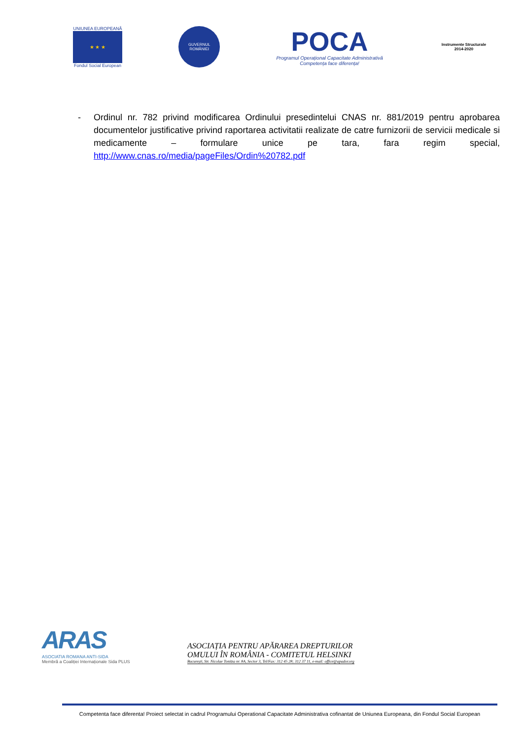UNIUNEA EUROPEANĂ
★ ★ ★
Fondul Social European
GUVERNUL
ROMÂNIEI
POCA
Programul Operațional Capacitate Administrativă
Competența face diferența!
Instrumente Structurale
2014-2020
- Ordinul nr. 782 privind modificarea Ordinului presedintelui CNAS nr. 881/2019 pentru aprobarea documentelor justificative privind raportarea activitatii realizate de catre furnizorii de servicii medicale si medicamente – formulare unice pe tara, fara regim special, http://www.cnas.ro/media/pageFiles/Ordin%20782.pdf
ARAS
ASOCIATIA ROMANA ANTI-SIDA
Membră a Coaliției Internaționale Sida PLUS
ASOCIAȚIA PENTRU APĂRAREA DREPTURILOR
OMULUI ÎN ROMÂNIA - COMITETUL HELSINKI
București, Str. Nicolae Tonitza nr. 8A, Sector 3, Tel/Fax: 312 45 28; 312 37 11, e-mail: office@apador.org
Competenta face diferenta! Proiect selectat in cadrul Programului Operational Capacitate Administrativa cofinantat de Uniunea Europeana, din Fondul Social European